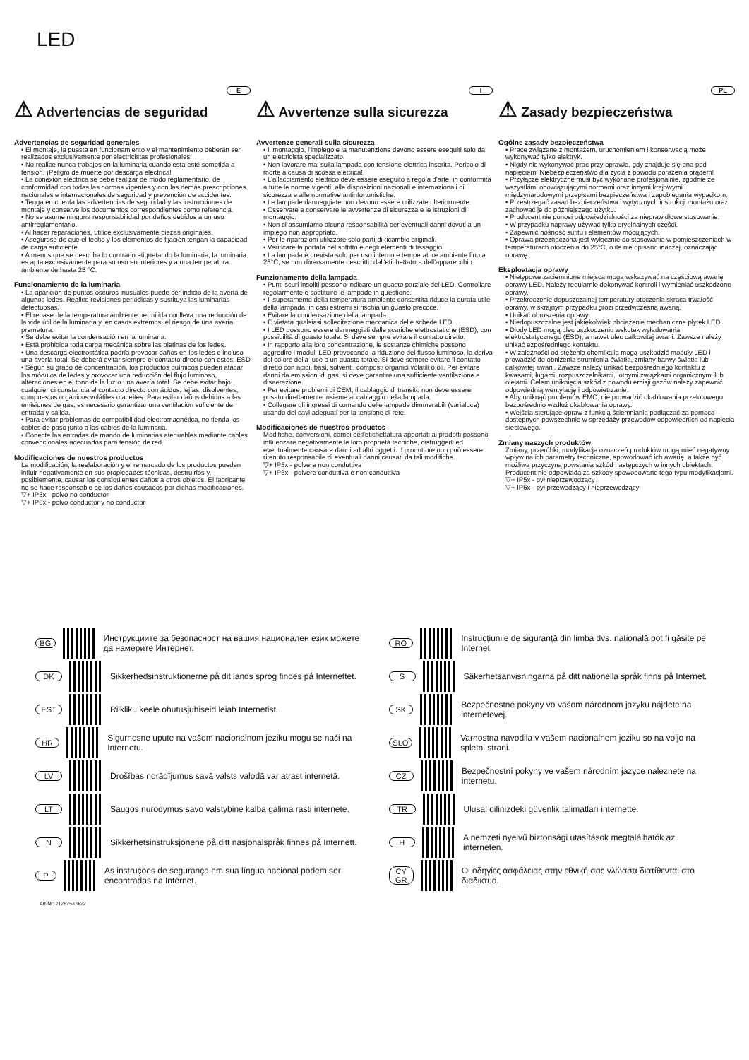LED
E
⚠ Advertencias de seguridad
Advertencias de seguridad generales
• El montaje, la puesta en funcionamiento y el mantenimiento deberán ser realizados exclusivamente por electricistas profesionales.
• No realice nunca trabajos en la luminaria cuando esta esté sometida a tensión. ¡Peligro de muerte por descarga eléctrica!
• La conexión eléctrica se debe realizar de modo reglamentario, de conformidad con todas las normas vigentes y con las demás prescripciones nacionales e internacionales de seguridad y prevención de accidentes.
• Tenga en cuenta las advertencias de seguridad y las instrucciones de montaje y conserve los documentos correspondientes como referencia.
• No se asume ninguna responsabilidad por daños debidos a un uso antirreglamentario.
• Al hacer reparaciones, utilice exclusivamente piezas originales.
• Asegúrese de que el techo y los elementos de fijación tengan la capacidad de carga suficiente.
• A menos que se describa lo contrario etiquetando la luminaria, la luminaria es apta exclusivamente para su uso en interiores y a una temperatura ambiente de hasta 25 °C.
Funcionamiento de la luminaria
• La aparición de puntos oscuros inusuales puede ser indicio de la avería de algunos ledes. Realice revisiones periódicas y sustituya las luminarias defectuosas.
• El rebase de la temperatura ambiente permitida conlleva una reducción de la vida útil de la luminaria y, en casos extremos, el riesgo de una avería prematura.
• Se debe evitar la condensación en la luminaria.
• Está prohibida toda carga mecánica sobre las pletinas de los ledes.
• Una descarga electrostática podría provocar daños en los ledes e incluso una avería total. Se deberá evitar siempre el contacto directo con estos. ESD
• Según su grado de concentración, los productos químicos pueden atacar los módulos de ledes y provocar una reducción del flujo luminoso, alteraciones en el tono de la luz o una avería total. Se debe evitar bajo cualquier circunstancia el contacto directo con ácidos, lejías, disolventes, compuestos orgánicos volátiles o aceites. Para evitar daños debidos a las emisiones de gas, es necesario garantizar una ventilación suficiente de entrada y salida.
• Para evitar problemas de compatibilidad electromagnética, no tienda los cables de paso junto a los cables de la luminaria.
• Conecte las entradas de mando de luminarias atenuables mediante cables convencionales adecuados para tensión de red.
Modificaciones de nuestros productos
La modificación, la reelaboración y el remarcado de los productos pueden influir negativamente en sus propiedades técnicas, destruirlos y, posiblemente, causar los consiguientes daños a otros objetos. El fabricante no se hace responsable de los daños causados por dichas modificaciones.
▽+ IP5x - polvo no conductor
▽+ IP6x - polvo conductor y no conductor
I
⚠ Avvertenze sulla sicurezza
Avvertenze generali sulla sicurezza
• Il montaggio, l'impiego e la manutenzione devono essere eseguiti solo da un elettricista specializzato.
• Non lavorare mai sulla lampada con tensione elettrica inserita. Pericolo di morte a causa di scossa elettrica!
• L'allacciamento elettrico deve essere eseguito a regola d'arte, in conformità a tutte le norme vigenti, alle disposizioni nazionali e internazionali di sicurezza e alle normative antinfortunistiche.
• Le lampade danneggiate non devono essere utilizzate ulteriormente.
• Osservare e conservare le avvertenze di sicurezza e le istruzioni di montaggio.
• Non ci assumiamo alcuna responsabilità per eventuali danni dovuti a un impiego non appropriato.
• Per le riparazioni utilizzare solo parti di ricambio originali.
• Verificare la portata del soffitto e degli elementi di fissaggio.
• La lampada è prevista solo per uso interno e temperature ambiente fino a 25°C, se non diversamente descritto dall'etichettatura dell'apparecchio.
Funzionamento della lampada
• Punti scuri insoliti possono indicare un guasto parziale dei LED. Controllare regolarmente e sostituire le lampade in questione.
• Il superamento della temperatura ambiente consentita riduce la durata utile della lampada, in casi estremi si rischia un guasto precoce.
• Evitare la condensazione della lampada.
• È vietata qualsiasi sollecitazione meccanica delle schede LED.
• I LED possono essere danneggiati dalle scariche elettrostatiche (ESD), con possibilità di guasto totale. Si deve sempre evitare il contatto diretto.
• In rapporto alla loro concentrazione, le sostanze chimiche possono aggredire i moduli LED provocando la riduzione del flusso luminoso, la deriva del colore della luce o un guasto totale. Si deve sempre evitare il contatto diretto con acidi, basi, solventi, composti organici volatili o oli. Per evitare danni da emissioni di gas, si deve garantire una sufficiente ventilazione e disaerazione.
• Per evitare problemi di CEM, il cablaggio di transito non deve essere posato direttamente insieme al cablaggio della lampada.
• Collegare gli ingressi di comando delle lampade dimmerabili (varialuce) usando dei cavi adeguati per la tensione di rete.
Modificaciones de nuestros productos
Modifiche, conversioni, cambi dell'etichettatura apportati ai prodotti possono influenzare negativamente le loro proprietà tecniche, distruggerli ed eventualmente causare danni ad altri oggetti. Il produttore non può essere ritenuto responsabile di eventuali danni causati da tali modifiche.
▽+ IP5x - polvere non conduttiva
▽+ IP6x - polvere conduttiva e non conduttiva
PL
⚠ Zasady bezpieczeństwa
Ogólne zasady bezpieczeństwa
• Prace związane z montażem, uruchomieniem i konserwacją może wykonywać tylko elektryk.
• Nigdy nie wykonywać prac przy oprawie, gdy znajduje się ona pod napięciem. Niebezpieczeństwo dla życia z powodu porażenia prądem!
• Przyłącze elektryczne musi być wykonane profesjonalnie, zgodnie ze wszystkimi obowiązującymi normami oraz innymi krajowymi i międzynarodowymi przepisami bezpieczeństwa i zapobiegania wypadkom.
• Przestrzegać zasad bezpieczeństwa i wytycznych instrukcji montażu oraz zachować je do późniejszego użytku.
• Producent nie ponosi odpowiedzialności za nieprawidłowe stosowanie.
• W przypadku naprawy używać tylko oryginalnych części.
• Zapewnić nośność sufitu i elementów mocujących.
• Oprawa przeznaczona jest wyłącznie do stosowania w pomieszczeniach w temperaturach otoczenia do 25°C, o ile nie opisano inaczej, oznaczając oprawę.
Eksploatacja oprawy
• Nietypowe zaciemnione miejsca mogą wskazywać na częściową awarię oprawy LED. Należy regularnie dokonywać kontroli i wymieniać uszkodzone oprawy,
• Przekroczenie dopuszczalnej temperatury otoczenia skraca trwałość oprawy, w skrajnym przypadku grozi przedwczesną awarią.
• Unikać obroszenia oprawy.
• Niedopuszczalne jest jakiekolwiek obciążenie mechaniczne płytek LED.
• Diody LED mogą ulec uszkodzeniu wskutek wyładowania elektrostatycznego (ESD), a nawet ulec całkowitej awarii. Zawsze należy unikać ezpośredniego kontaktu.
• W zależności od stężenia chemikalia mogą uszkodzić moduły LED i prowadzić do obniżenia strumienia światła, zmiany barwy światła lub całkowitej awarii. Zawsze należy unikać bezpośredniego kontaktu z kwasami, ługami, rozpuszczalnikami, lotnymi związkami organicznymi lub olejami. Celem uniknięcia szkód z powodu emisji gazów należy zapewnić odpowiednią wentylację i odpowietrzanie.
• Aby uniknąć problemów EMC, nie prowadzić okablowania przelotowego bezpośrednio wzdłuż okablowania oprawy.
• Wejścia sterujące opraw z funkcją ściemniania podłączać za pomocą dostępnych powszechnie w sprzedaży przewodów odpowiednich od napięcia sieciowego.
Zmiany naszych produktów
Zmiany, przeróbki, modyfikacja oznaczeń produktów mogą mieć negatywny wpływ na ich parametry techniczne, spowodować ich awarię, a także być możliwą przyczyną powstania szkód następczych w innych obiektach. Producent nie odpowiada za szkody spowodowane tego typu modyfikacjami.
▽+ IP5x - pył nieprzewodzący
▽+ IP6x - pył przewodzący i nieprzewodzący
BG Инструкциите за безопасност на вашия национален език можете да намерите Интернет.
DK Sikkerhedsinstruktionerne på dit lands sprog findes på Internettet.
EST Riikliku keele ohutusjuhiseid leiab Internetist.
HR Sigurnosne upute na vašem nacionalnom jeziku mogu se naći na Internetu.
LV Drošības norādījumus savā valsts valodā var atrast internetā.
LT Saugos nurodymus savo valstybine kalba galima rasti internete.
N Sikkerhetsinstruksjonene på ditt nasjonalspråk finnes på Internett.
P As instruções de segurança em sua língua nacional podem ser encontradas na Internet.
RO Instrucțiunile de siguranță din limba dvs. națională pot fi găsite pe Internet.
S Säkerhetsanvisningarna på ditt nationella språk finns på Internet.
SK Bezpečnostné pokyny vo vašom národnom jazyku nájdete na internetovej.
SLO Varnostna navodila v vašem nacionalnem jeziku so na voljo na spletni strani.
CZ Bezpečnostní pokyny ve vašem národním jazyce naleznete na internetu.
TR Ulusal dilinizdeki güvenlik talimatları internette.
H A nemzeti nyelvű biztonsági utasítások megtalálhatók az interneten.
CY GR Οι οδηγίες ασφάλειας στην εθνική σας γλώσσα διατίθενται στο διαδίκτυο.
Art-Nr: 212875-09/22